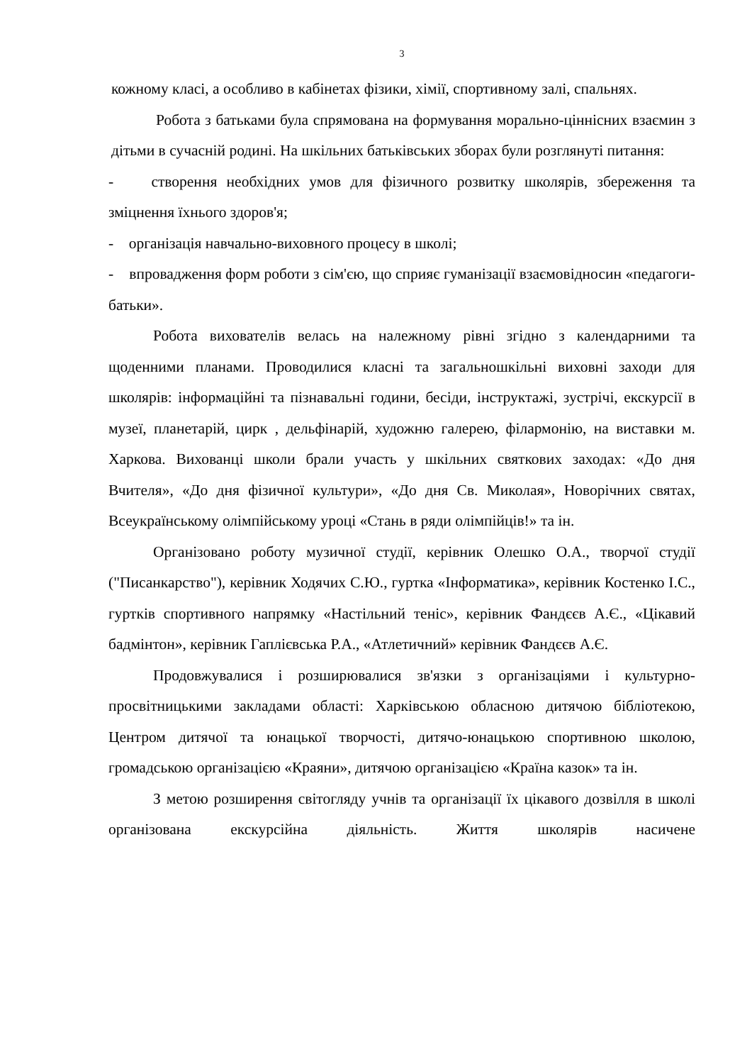3
кожному класі, а особливо в кабінетах фізики, хімії, спортивному залі, спальнях.
Робота з батьками була спрямована на формування морально-ціннісних взаємин з дітьми в сучасній родині. На шкільних батьківських зборах були розглянуті питання:
- створення необхідних умов для фізичного розвитку школярів, збереження та зміцнення їхнього здоров'я;
- організація навчально-виховного процесу в школі;
- впровадження форм роботи з сім'єю, що сприяє гуманізації взаємовідносин «педагоги-батьки».
Робота вихователів велась на належному рівні згідно з календарними та щоденними планами. Проводилися класні та загальношкільні виховні заходи для школярів: інформаційні та пізнавальні години, бесіди, інструктажі, зустрічі, екскурсії в музеї, планетарій, цирк , дельфінарій, художню галерею, філармонію, на виставки м. Харкова. Вихованці школи брали участь у шкільних святкових заходах: «До дня Вчителя», «До дня фізичної культури», «До дня Св. Миколая», Новорічних святах, Всеукраїнському олімпійському уроці «Стань в ряди олімпійців!» та ін.
Організовано роботу музичної студії, керівник Олешко О.А., творчої студії ("Писанкарство"), керівник Ходячих С.Ю., гуртка «Інформатика», керівник Костенко І.С., гуртків спортивного напрямку «Настільний теніс», керівник Фандєєв А.Є., «Цікавий бадмінтон», керівник Гаплієвська Р.А., «Атлетичний» керівник Фандєєв А.Є.
Продовжувалися і розширювалися зв'язки з організаціями і культурно-просвітницькими закладами області: Харківською обласною дитячою бібліотекою, Центром дитячої та юнацької творчості, дитячо-юнацькою спортивною школою, громадською організацією «Краяни», дитячою організацією «Країна казок» та ін.
З метою розширення світогляду учнів та організації їх цікавого дозвілля в школі організована екскурсійна діяльність. Життя школярів насичене